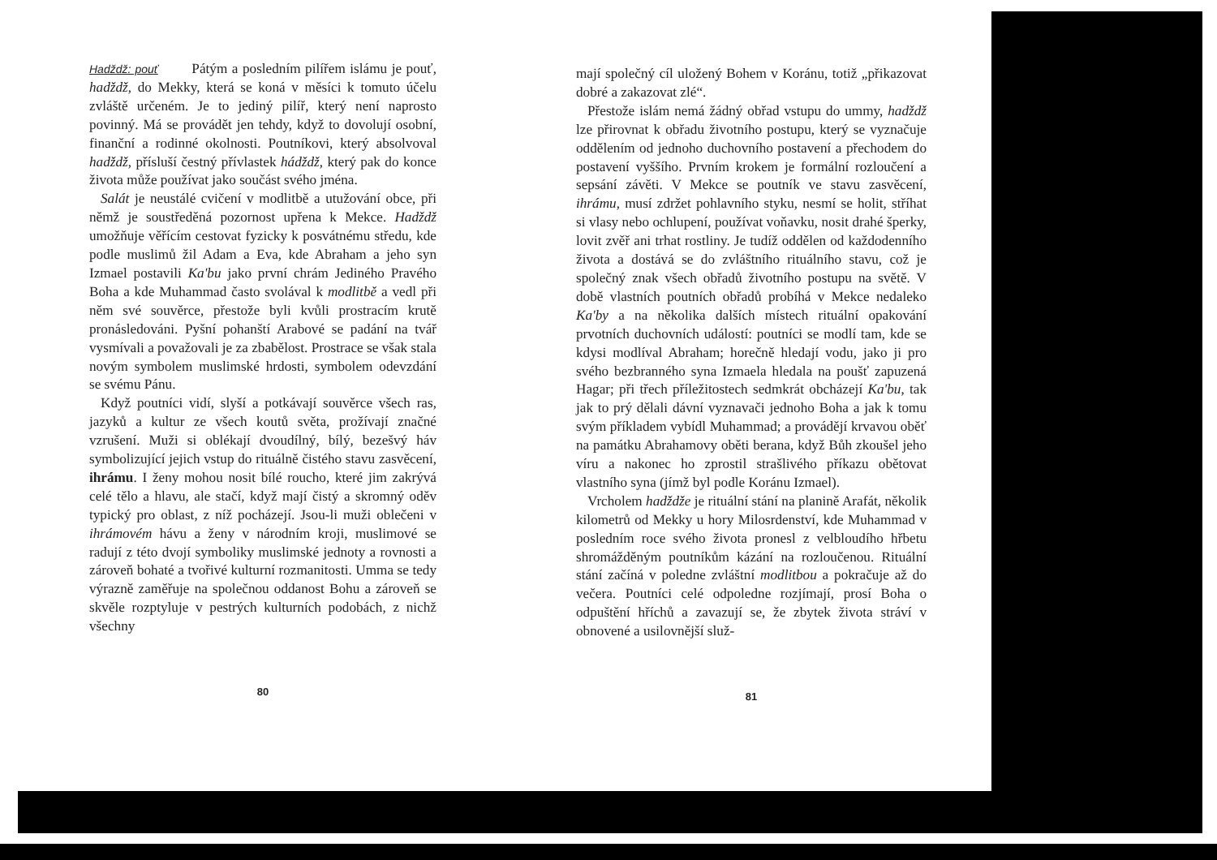Hadždž: pouť Pátým a posledním pilířem islámu je pouť, hadždž, do Mekky, která se koná v měsíci k tomuto účelu zvláště určeném. Je to jediný pilíř, který není naprosto povinný. Má se provádět jen tehdy, když to dovolují osobní, finanční a rodinné okolnosti. Poutníkovi, který absolvoval hadždž, přísluší čestný přívlastek hádždž, který pak do konce života může používat jako součást svého jména.
Salát je neustálé cvičení v modlitbě a utužování obce, při němž je soustředěná pozornost upřena k Mekce. Hadždž umožňuje věřícím cestovat fyzicky k posvátnému středu, kde podle muslimů žil Adam a Eva, kde Abraham a jeho syn Izmael postavili Ka'bu jako první chrám Jediného Pravého Boha a kde Muhammad často svolával k modlitbě a vedl při něm své souvěrce, přestože byli kvůli prostracím krutě pronásledováni. Pyšní pohanští Arabové se padání na tvář vysmívali a považovali je za zbabělost. Prostrace se však stala novým symbolem muslimské hrdosti, symbolem odevzdání se svému Pánu.
Když poutníci vidí, slyší a potkávají souvěrce všech ras, jazyků a kultur ze všech koutů světa, prožívají značné vzrušení. Muži si oblékají dvoudílný, bílý, bezešvý háv symbolizující jejich vstup do rituálně čistého stavu zasvěcení, ihrámu. I ženy mohou nosit bílé roucho, které jim zakrývá celé tělo a hlavu, ale stačí, když mají čistý a skromný oděv typický pro oblast, z níž pocházejí. Jsou-li muži oblečeni v ihrámovém hávu a ženy v národním kroji, muslimové se radují z této dvojí symboliky muslimské jednoty a rovnosti a zároveň bohaté a tvořivé kulturní rozmanitosti. Umma se tedy výrazně zaměřuje na společnou oddanost Bohu a zároveň se skvěle rozptyluje v pestrých kulturních podobách, z nichž všechny
80
mají společný cíl uložený Bohem v Koránu, totiž „přikazovat dobré a zakazovat zlé“.
Přestože islám nemá žádný obřad vstupu do ummy, hadždž lze přirovnat k obřadu životního postupu, který se vyznačuje oddělením od jednoho duchovního postavení a přechodem do postavení vyššího. Prvním krokem je formální rozloučení a sepsání závěti. V Mekce se poutník ve stavu zasvěcení, ihrámu, musí zdržet pohlavního styku, nesmí se holit, stříhat si vlasy nebo ochlupení, používat voňavku, nosit drahé šperky, lovit zvěř ani trhat rostliny. Je tudíž oddělen od každodenního života a dostává se do zvláštního rituálního stavu, což je společný znak všech obřadů životního postupu na světě. V době vlastních poutních obřadů probíhá v Mekce nedaleko Ka'by a na několika dalších místech rituální opakování prvotních duchovních událostí: poutníci se modlí tam, kde se kdysi modlíval Abraham; horečně hledají vodu, jako ji pro svého bezbranného syna Izmaela hledala na poušť zapuzená Hagar; při třech příležitostech sedmkrát obcházejí Ka'bu, tak jak to prý dělali dávní vyznavači jednoho Boha a jak k tomu svým příkladem vybídl Muhammad; a provádějí krvavou oběť na památku Abrahamovy oběti berana, když Bůh zkoušel jeho víru a nakonec ho zprostil strašlivého příkazu obětovat vlastního syna (jímž byl podle Koránu Izmael).
Vrcholem hadždže je rituální stání na planině Arafát, několik kilometrů od Mekky u hory Milosrdenství, kde Muhammad v posledním roce svého života pronesl z velbloudího hřbetu shromážděným poutníkům kázání na rozloučenou. Rituální stání začíná v poledne zvláštní modlitbou a pokračuje až do večera. Poutníci celé odpoledne rozjímají, prosí Boha o odpuštění hříchů a zavazují se, že zbytek života stráví v obnovené a usilovnější služ-
81